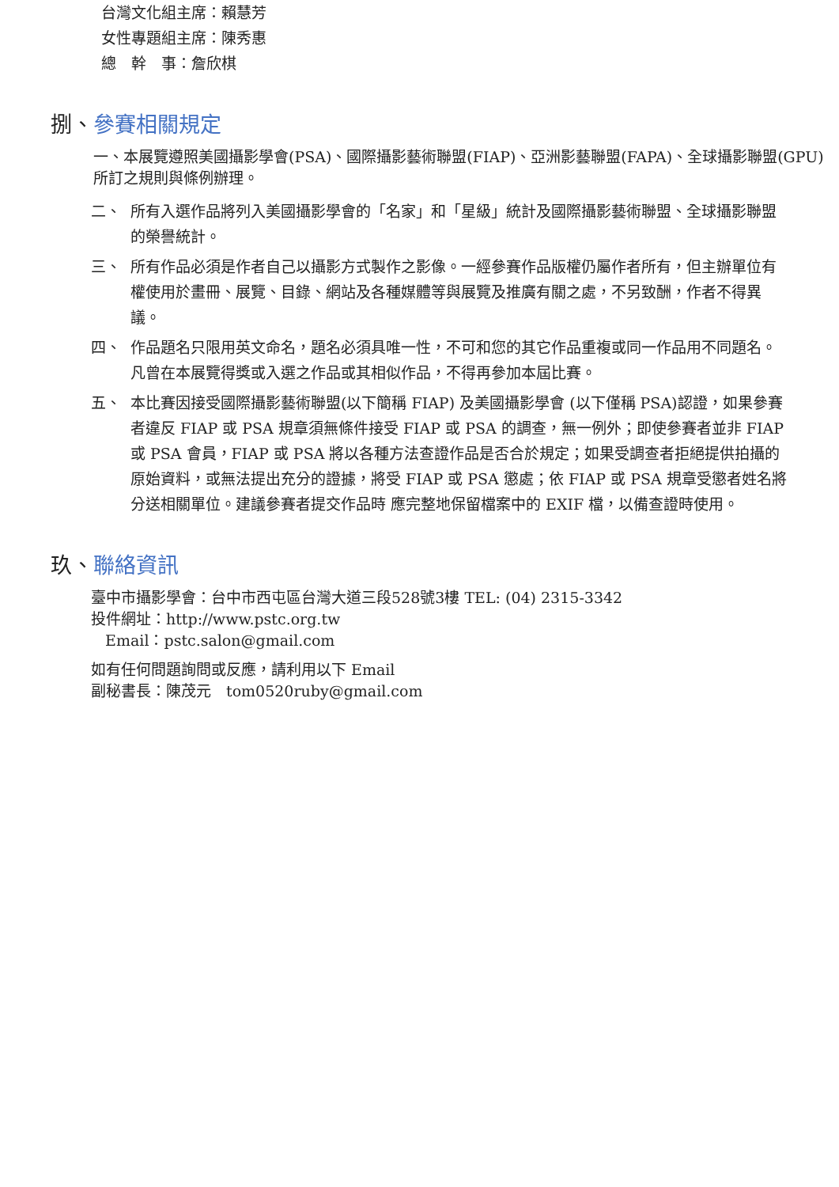台灣文化組主席：賴慧芳
女性專題組主席：陳秀惠
總　幹　事：詹欣棋
捌、參賽相關規定
一、本展覽遵照美國攝影學會(PSA)、國際攝影藝術聯盟(FIAP)、亞洲影藝聯盟(FAPA)、全球攝影聯盟(GPU)所訂之規則與條例辦理。
二、 所有入選作品將列入美國攝影學會的「名家」和「星級」統計及國際攝影藝術聯盟、全球攝影聯盟的榮譽統計。
三、 所有作品必須是作者自己以攝影方式製作之影像。一經參賽作品版權仍屬作者所有，但主辦單位有權使用於畫冊、展覽、目錄、網站及各種媒體等與展覽及推廣有關之處，不另致酬，作者不得異議。
四、 作品題名只限用英文命名，題名必須具唯一性，不可和您的其它作品重複或同一作品用不同題名。凡曾在本展覽得獎或入選之作品或其相似作品，不得再參加本屆比賽。
五、 本比賽因接受國際攝影藝術聯盟(以下簡稱 FIAP) 及美國攝影學會 (以下僅稱 PSA)認證，如果參賽者違反 FIAP 或 PSA 規章須無條件接受 FIAP 或 PSA 的調查，無一例外；即使參賽者並非 FIAP 或 PSA 會員，FIAP 或 PSA 將以各種方法查證作品是否合於規定；如果受調查者拒絕提供拍攝的原始資料，或無法提出充分的證據，將受 FIAP 或 PSA 懲處；依 FIAP 或 PSA 規章受懲者姓名將分送相關單位。建議參賽者提交作品時 應完整地保留檔案中的 EXIF 檔，以備查證時使用。
玖、聯絡資訊
臺中市攝影學會：台中市西屯區台灣大道三段528號3樓 TEL: (04) 2315-3342
投件網址：http://www.pstc.org.tw
Email：pstc.salon@gmail.com
如有任何問題詢問或反應，請利用以下 Email
副秘書長：陳茂元　tom0520ruby@gmail.com